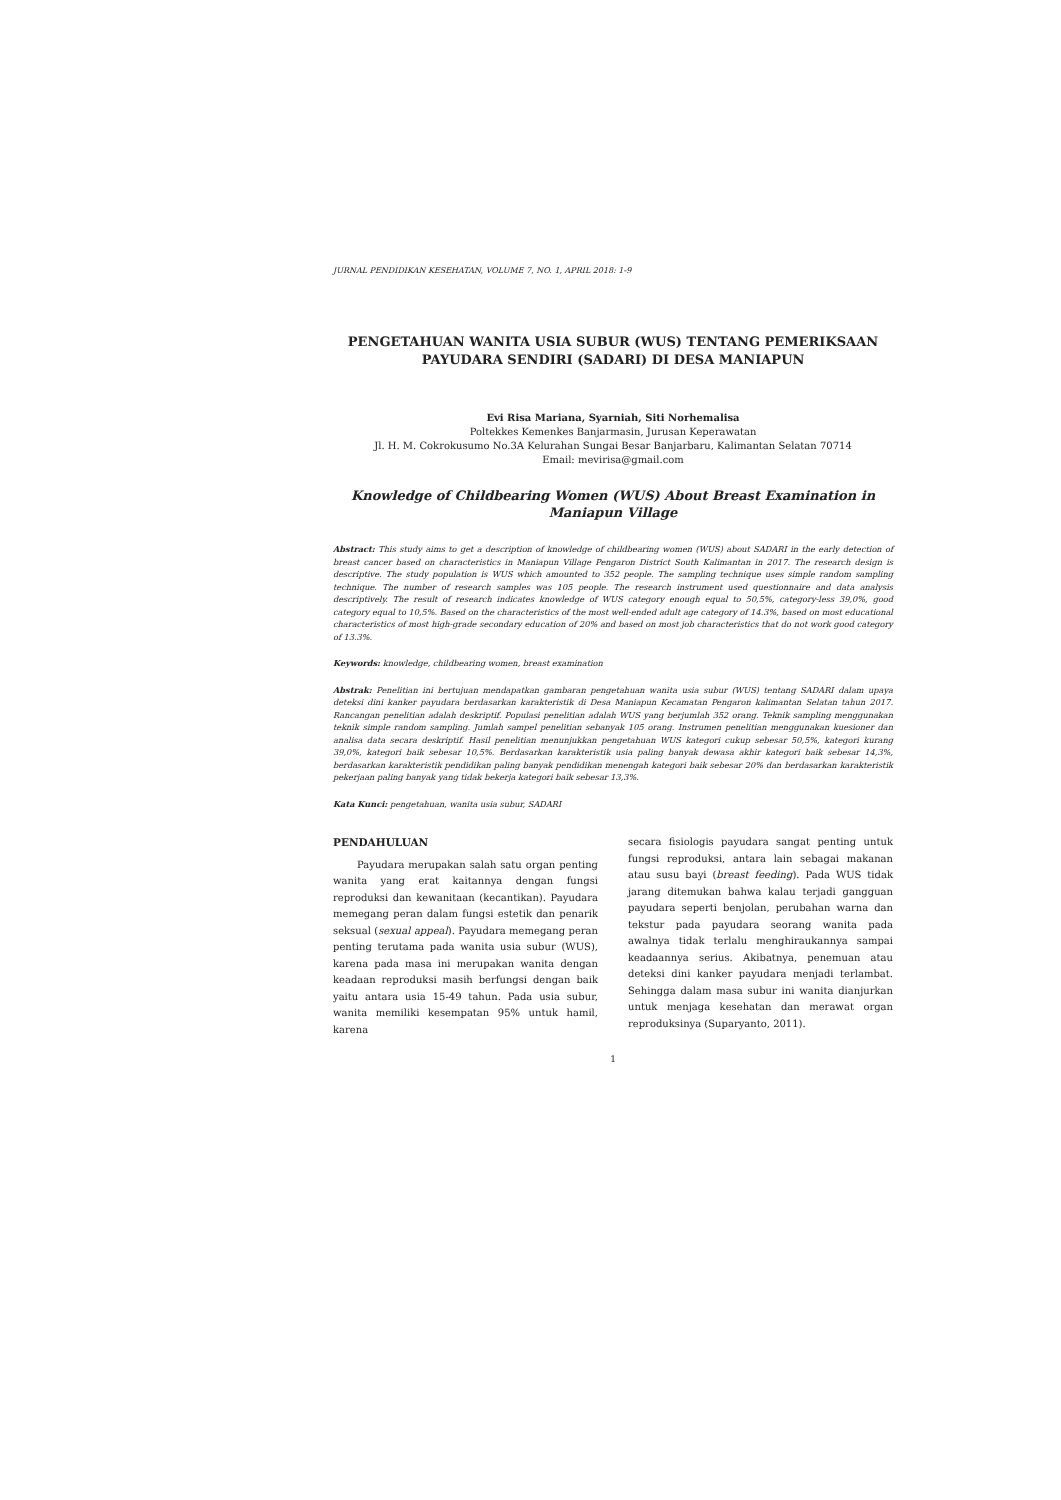JURNAL PENDIDIKAN KESEHATAN, VOLUME 7, NO. 1, APRIL 2018: 1-9
PENGETAHUAN WANITA USIA SUBUR (WUS) TENTANG PEMERIKSAAN PAYUDARA SENDIRI (SADARI) DI DESA MANIAPUN
Evi Risa Mariana, Syarniah, Siti Norhemalisa
Poltekkes Kemenkes Banjarmasin, Jurusan Keperawatan
Jl. H. M. Cokrokusumo No.3A Kelurahan Sungai Besar Banjarbaru, Kalimantan Selatan 70714
Email: mevirisa@gmail.com
Knowledge of Childbearing Women (WUS) About Breast Examination in Maniapun Village
Abstract: This study aims to get a description of knowledge of childbearing women (WUS) about SADARI in the early detection of breast cancer based on characteristics in Maniapun Village Pengaron District South Kalimantan in 2017. The research design is descriptive. The study population is WUS which amounted to 352 people. The sampling technique uses simple random sampling technique. The number of research samples was 105 people. The research instrument used questionnaire and data analysis descriptively. The result of research indicates knowledge of WUS category enough equal to 50,5%, category-less 39,0%, good category equal to 10,5%. Based on the characteristics of the most well-ended adult age category of 14.3%, based on most educational characteristics of most high-grade secondary education of 20% and based on most job characteristics that do not work good category of 13.3%.
Keywords: knowledge, childbearing women, breast examination
Abstrak: Penelitian ini bertujuan mendapatkan gambaran pengetahuan wanita usia subur (WUS) tentang SADARI dalam upaya deteksi dini kanker payudara berdasarkan karakteristik di Desa Maniapun Kecamatan Pengaron kalimantan Selatan tahun 2017. Rancangan penelitian adalah deskriptif. Populasi penelitian adalah WUS yang berjumlah 352 orang. Teknik sampling menggunakan teknik simple random sampling. Jumlah sampel penelitian sebanyak 105 orang. Instrumen penelitian menggunakan kuesioner dan analisa data secara deskriptif. Hasil penelitian menunjukkan pengetahuan WUS kategori cukup sebesar 50,5%, kategori kurang 39,0%, kategori baik sebesar 10,5%. Berdasarkan karakteristik usia paling banyak dewasa akhir kategori baik sebesar 14,3%, berdasarkan karakteristik pendidikan paling banyak pendidikan menengah kategori baik sebesar 20% dan berdasarkan karakteristik pekerjaan paling banyak yang tidak bekerja kategori baik sebesar 13,3%.
Kata Kunci: pengetahuan, wanita usia subur, SADARI
PENDAHULUAN
Payudara merupakan salah satu organ penting wanita yang erat kaitannya dengan fungsi reproduksi dan kewanitaan (kecantikan). Payudara memegang peran dalam fungsi estetik dan penarik seksual (sexual appeal). Payudara memegang peran penting terutama pada wanita usia subur (WUS), karena pada masa ini merupakan wanita dengan keadaan reproduksi masih berfungsi dengan baik yaitu antara usia 15-49 tahun. Pada usia subur, wanita memiliki kesempatan 95% untuk hamil, karena
secara fisiologis payudara sangat penting untuk fungsi reproduksi, antara lain sebagai makanan atau susu bayi (breast feeding). Pada WUS tidak jarang ditemukan bahwa kalau terjadi gangguan payudara seperti benjolan, perubahan warna dan tekstur pada payudara seorang wanita pada awalnya tidak terlalu menghiraukannya sampai keadaannya serius. Akibatnya, penemuan atau deteksi dini kanker payudara menjadi terlambat. Sehingga dalam masa subur ini wanita dianjurkan untuk menjaga kesehatan dan merawat organ reproduksinya (Suparyanto, 2011).
1